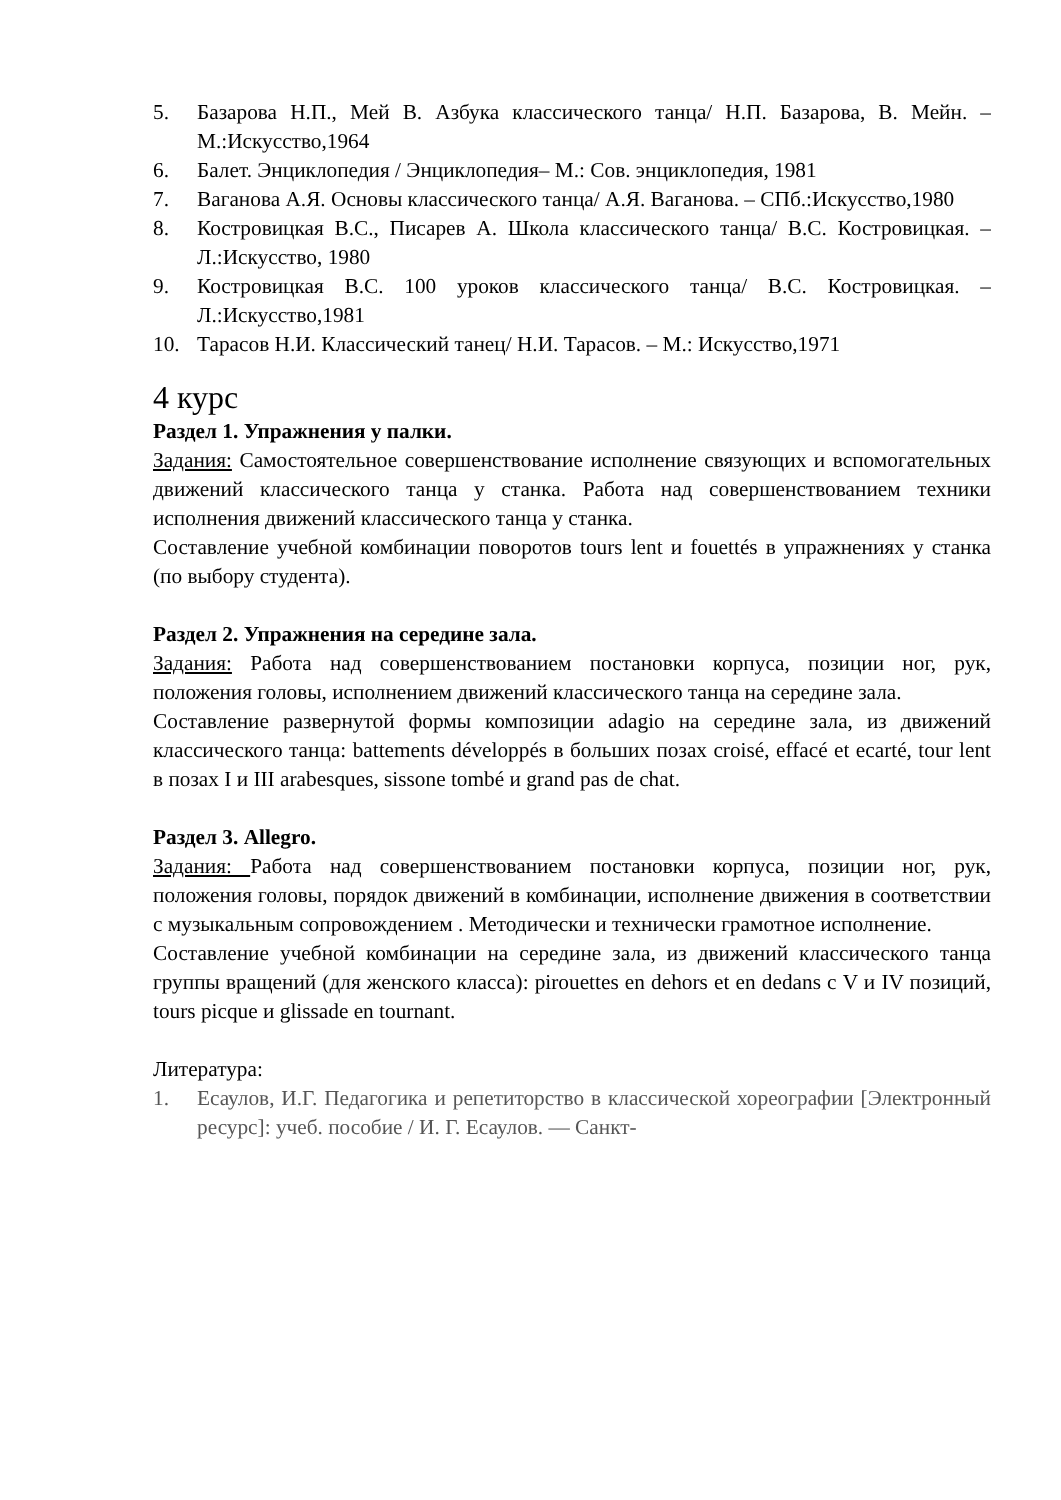5. Базарова Н.П., Мей В. Азбука классического танца/ Н.П. Базарова, В. Мейн. – М.:Искусство,1964
6. Балет. Энциклопедия / Энциклопедия– М.: Сов. энциклопедия, 1981
7. Ваганова А.Я. Основы классического танца/ А.Я. Ваганова. – СПб.:Искусство,1980
8. Костровицкая В.С., Писарев А. Школа классического танца/ В.С. Костровицкая. – Л.:Искусство, 1980
9. Костровицкая В.С. 100 уроков классического танца/ В.С. Костровицкая. – Л.:Искусство,1981
10. Тарасов Н.И. Классический танец/ Н.И. Тарасов. – М.: Искусство,1971
4 курс
Раздел 1. Упражнения у палки.
Задания: Самостоятельное совершенствование исполнение связующих и вспомогательных движений классического танца у станка. Работа над совершенствованием техники исполнения движений классического танца у станка.
Составление учебной комбинации поворотов tours lent и fouettés в упражнениях у станка (по выбору студента).
Раздел 2. Упражнения на середине зала.
Задания: Работа над совершенствованием постановки корпуса, позиции ног, рук, положения головы, исполнением движений классического танца на середине зала.
Составление развернутой формы композиции adagio на середине зала, из движений классического танца: battements développés в больших позах croisé, effacé et ecarté, tour lent в позах I и III arabesques, sissone tombé и grand pas de chat.
Раздел 3. Allegro.
Задания: Работа над совершенствованием постановки корпуса, позиции ног, рук, положения головы, порядок движений в комбинации, исполнение движения в соответствии с музыкальным сопровождением . Методически и технически грамотное исполнение.
Составление учебной комбинации на середине зала, из движений классического танца группы вращений (для женского класса): pirouettes en dehors et en dedans с V и IV позиций, tours picque и glissade en tournant.
Литература:
1. Есаулов, И.Г. Педагогика и репетиторство в классической хореографии [Электронный ресурс]: учеб. пособие / И. Г. Есаулов. — Санкт-